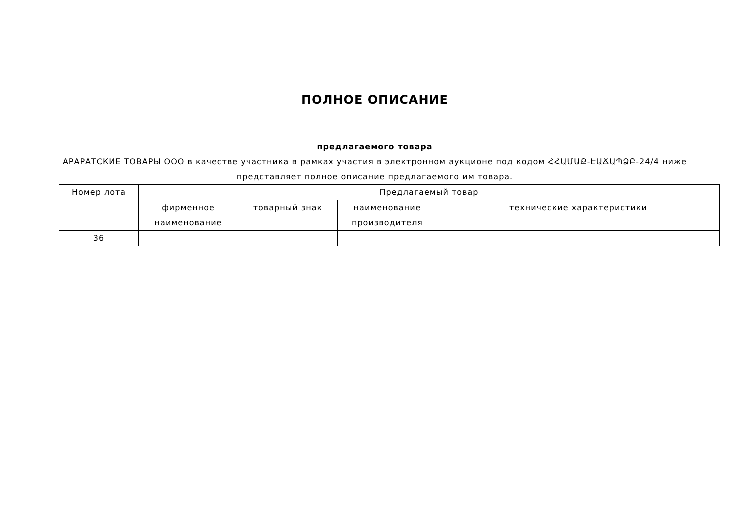ПОЛНОЕ ОПИСАНИЕ
предлагаемого товара
АРАРАТСКИЕ ТОВАРЫ ООО в качестве участника в рамках участия в электронном аукционе под кодом ՀՀԱՄԱՔ-ԷԱՃԱՊՁԲ-24/4 ниже представляет полное описание предлагаемого им товара.
| Номер лота | Предлагаемый товар | | | |
| --- | --- | --- | --- | --- |
| | фирменное наименование | товарный знак | наименование производителя | технические характеристики |
| 36 | | | | |